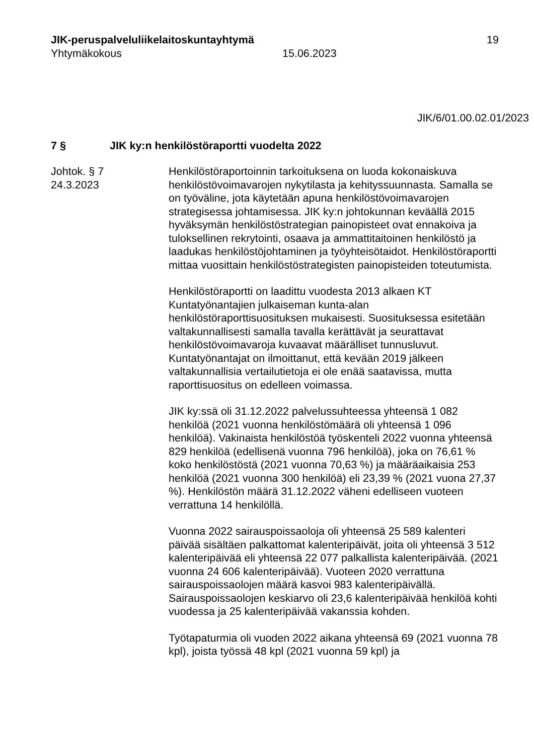JIK-peruspalveluliikelaitoskuntayhtymä
Yhtymäkokous
15.06.2023 19
JIK/6/01.00.02.01/2023
7 § JIK ky:n henkilöstöraportti vuodelta 2022
Johtok. § 7
24.3.2023
Henkilöstöraportoinnin tarkoituksena on luoda kokonaiskuva henkilöstövoimavarojen nykytilasta ja kehityssuunnasta. Samalla se on työväline, jota käytetään apuna henkilöstövoimavarojen strategisessa johtamisessa. JIK ky:n johtokunnan keväällä 2015 hyväksymän henkilöstöstrategian painopisteet ovat ennakoiva ja tuloksellinen rekrytointi, osaava ja ammattitaitoinen henkilöstö ja laadukas henkilöstöjohtaminen ja työyhteisötaidot. Henkilöstöraportti mittaa vuosittain henkilöstöstrategisten painopisteiden toteutumista.
Henkilöstöraportti on laadittu vuodesta 2013 alkaen KT Kuntatyönantajien julkaiseman kunta-alan henkilöstöraporttisuosituksen mukaisesti. Suosituksessa esitetään valtakunnallisesti samalla tavalla kerättävät ja seurattavat henkilöstövoimavaroja kuvaavat määrälliset tunnusluvut. Kuntatyönantajat on ilmoittanut, että kevään 2019 jälkeen valtakunnallisia vertailutietoja ei ole enää saatavissa, mutta raporttisuositus on edelleen voimassa.
JIK ky:ssä oli 31.12.2022 palvelussuhteessa yhteensä 1 082 henkilöä (2021 vuonna henkilöstömäärä oli yhteensä 1 096 henkilöä). Vakinaista henkilöstöä työskenteli 2022 vuonna yhteensä 829 henkilöä (edellisenä vuonna 796 henkilöä), joka on 76,61 % koko henkilöstöstä (2021 vuonna 70,63 %) ja määräaikaisia 253 henkilöä (2021 vuonna 300 henkilöä) eli 23,39 % (2021 vuona 27,37 %). Henkilöstön määrä 31.12.2022 väheni edelliseen vuoteen verrattuna 14 henkilöllä.
Vuonna 2022 sairauspoissaoloja oli yhteensä 25 589 kalenteri päivää sisältäen palkattomat kalenteripäivät, joita oli yhteensä 3 512 kalenteripäivää eli yhteensä 22 077 palkallista kalenteripäivää. (2021 vuonna 24 606 kalenteripäivää). Vuoteen 2020 verrattuna sairauspoissaolojen määrä kasvoi 983 kalenteripäivällä. Sairauspoissaolojen keskiarvo oli 23,6 kalenteripäivää henkilöä kohti vuodessa ja 25 kalenteripäivää vakanssia kohden.
Työtapaturmia oli vuoden 2022 aikana yhteensä 69 (2021 vuonna 78 kpl), joista työssä 48 kpl (2021 vuonna 59 kpl) ja